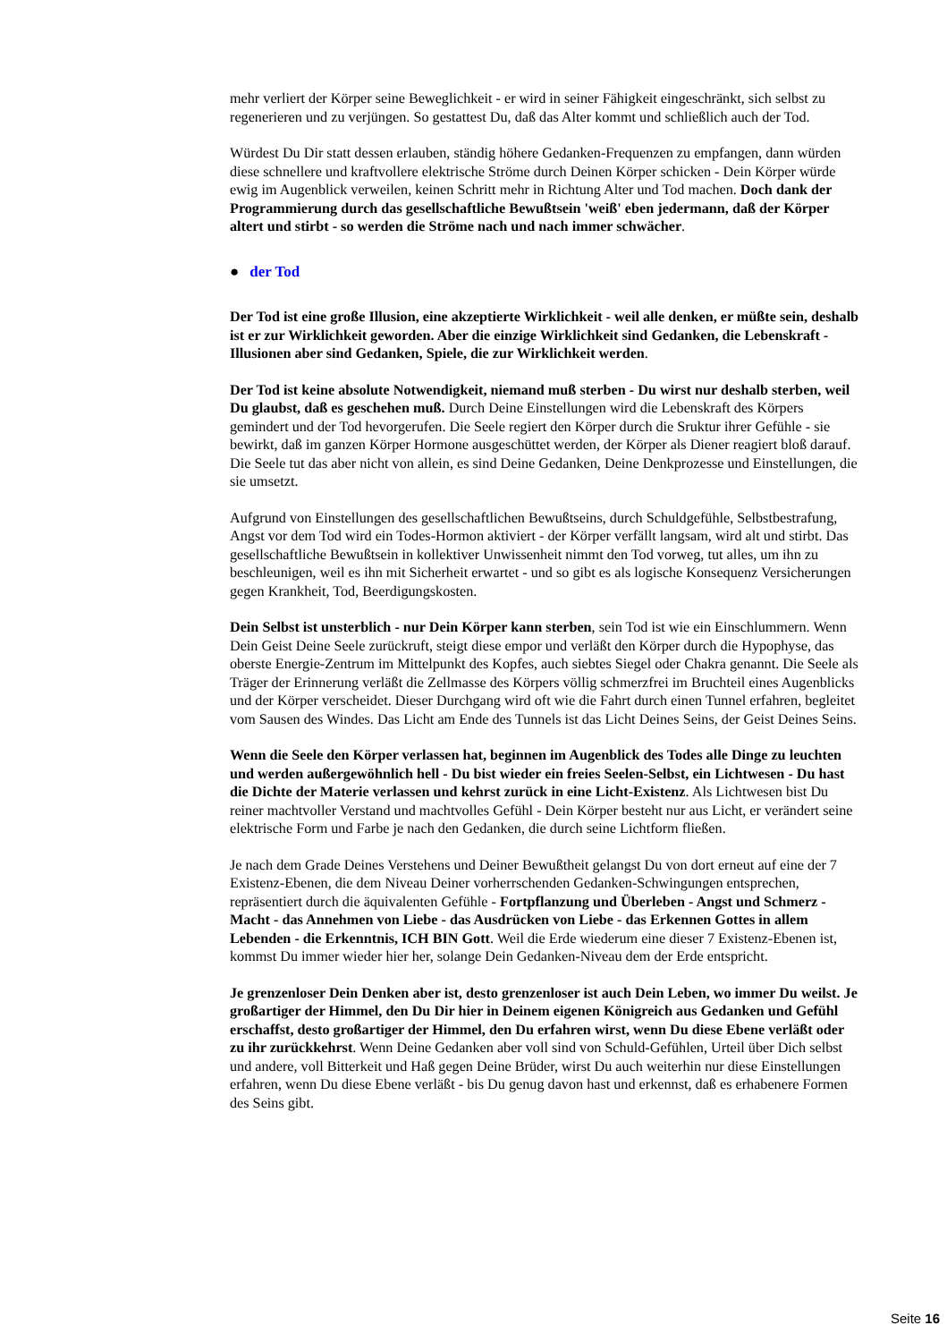mehr verliert der Körper seine Beweglichkeit - er wird in seiner Fähigkeit eingeschränkt, sich selbst zu regenerieren und zu verjüngen. So gestattest Du, daß das Alter kommt und schließlich auch der Tod.
Würdest Du Dir statt dessen erlauben, ständig höhere Gedanken-Frequenzen zu empfangen, dann würden diese schnellere und kraftvollere elektrische Ströme durch Deinen Körper schicken - Dein Körper würde ewig im Augenblick verweilen, keinen Schritt mehr in Richtung Alter und Tod machen. Doch dank der Programmierung durch das gesellschaftliche Bewußtsein 'weiß' eben jedermann, daß der Körper altert und stirbt - so werden die Ströme nach und nach immer schwächer.
● der Tod
Der Tod ist eine große Illusion, eine akzeptierte Wirklichkeit - weil alle denken, er müßte sein, deshalb ist er zur Wirklichkeit geworden. Aber die einzige Wirklichkeit sind Gedanken, die Lebenskraft - Illusionen aber sind Gedanken, Spiele, die zur Wirklichkeit werden.
Der Tod ist keine absolute Notwendigkeit, niemand muß sterben - Du wirst nur deshalb sterben, weil Du glaubst, daß es geschehen muß. Durch Deine Einstellungen wird die Lebenskraft des Körpers gemindert und der Tod hevorgerufen. Die Seele regiert den Körper durch die Sruktur ihrer Gefühle - sie bewirkt, daß im ganzen Körper Hormone ausgeschüttet werden, der Körper als Diener reagiert bloß darauf. Die Seele tut das aber nicht von allein, es sind Deine Gedanken, Deine Denkprozesse und Einstellungen, die sie umsetzt.
Aufgrund von Einstellungen des gesellschaftlichen Bewußtseins, durch Schuldgefühle, Selbstbestrafung, Angst vor dem Tod wird ein Todes-Hormon aktiviert - der Körper verfällt langsam, wird alt und stirbt. Das gesellschaftliche Bewußtsein in kollektiver Unwissenheit nimmt den Tod vorweg, tut alles, um ihn zu beschleunigen, weil es ihn mit Sicherheit erwartet - und so gibt es als logische Konsequenz Versicherungen gegen Krankheit, Tod, Beerdigungskosten.
Dein Selbst ist unsterblich - nur Dein Körper kann sterben, sein Tod ist wie ein Einschlummern. Wenn Dein Geist Deine Seele zurückruft, steigt diese empor und verläßt den Körper durch die Hypophyse, das oberste Energie-Zentrum im Mittelpunkt des Kopfes, auch siebtes Siegel oder Chakra genannt. Die Seele als Träger der Erinnerung verläßt die Zellmasse des Körpers völlig schmerzfrei im Bruchteil eines Augenblicks und der Körper verscheidet. Dieser Durchgang wird oft wie die Fahrt durch einen Tunnel erfahren, begleitet vom Sausen des Windes. Das Licht am Ende des Tunnels ist das Licht Deines Seins, der Geist Deines Seins.
Wenn die Seele den Körper verlassen hat, beginnen im Augenblick des Todes alle Dinge zu leuchten und werden außergewöhnlich hell - Du bist wieder ein freies Seelen-Selbst, ein Lichtwesen - Du hast die Dichte der Materie verlassen und kehrst zurück in eine Licht-Existenz. Als Lichtwesen bist Du reiner machtvoller Verstand und machtvolles Gefühl - Dein Körper besteht nur aus Licht, er verändert seine elektrische Form und Farbe je nach den Gedanken, die durch seine Lichtform fließen.
Je nach dem Grade Deines Verstehens und Deiner Bewußtheit gelangst Du von dort erneut auf eine der 7 Existenz-Ebenen, die dem Niveau Deiner vorherrschenden Gedanken-Schwingungen entsprechen, repräsentiert durch die äquivalenten Gefühle - Fortpflanzung und Überleben - Angst und Schmerz - Macht - das Annehmen von Liebe - das Ausdrücken von Liebe - das Erkennen Gottes in allem Lebenden - die Erkenntnis, ICH BIN Gott. Weil die Erde wiederum eine dieser 7 Existenz-Ebenen ist, kommst Du immer wieder hier her, solange Dein Gedanken-Niveau dem der Erde entspricht.
Je grenzenloser Dein Denken aber ist, desto grenzenloser ist auch Dein Leben, wo immer Du weilst. Je großartiger der Himmel, den Du Dir hier in Deinem eigenen Königreich aus Gedanken und Gefühl erschaffst, desto großartiger der Himmel, den Du erfahren wirst, wenn Du diese Ebene verläßt oder zu ihr zurückkehrst. Wenn Deine Gedanken aber voll sind von Schuld-Gefühlen, Urteil über Dich selbst und andere, voll Bitterkeit und Haß gegen Deine Brüder, wirst Du auch weiterhin nur diese Einstellungen erfahren, wenn Du diese Ebene verläßt - bis Du genug davon hast und erkennst, daß es erhabenere Formen des Seins gibt.
Seite 16